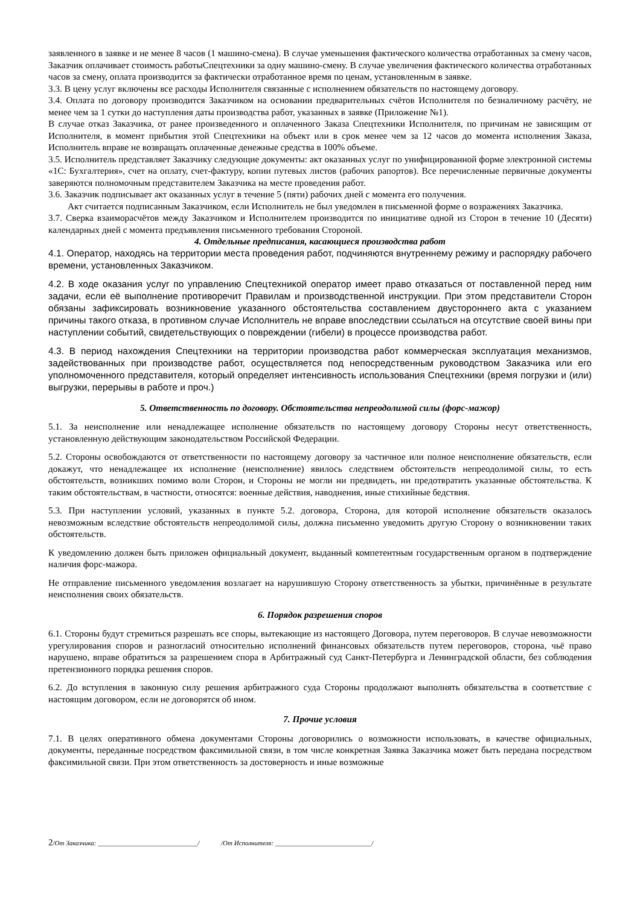заявленного в заявке и не менее 8 часов (1 машино-смена). В случае уменьшения фактического количества отработанных за смену часов, Заказчик оплачивает стоимость работыСпецтехники за одну машино-смену. В случае увеличения фактического количества отработанных часов за смену, оплата производится за фактически отработанное время по ценам, установленным в заявке.
3.3. В цену услуг включены все расходы Исполнителя связанные с исполнением обязательств по настоящему договору.
3.4. Оплата по договору производится Заказчиком на основании предварительных счётов Исполнителя по безналичному расчёту, не менее чем за 1 сутки до наступления даты производства работ, указанных в заявке (Приложение №1).
В случае отказ Заказчика, от ранее произведенного и оплаченного Заказа Спецтехники Исполнителя, по причинам не зависящим от Исполнителя, в момент прибытия этой Спецтехники на объект или в срок менее чем за 12 часов до момента исполнения Заказа, Исполнитель вправе не возвращать оплаченные денежные средства в 100% объеме.
3.5. Исполнитель представляет Заказчику следующие документы: акт оказанных услуг по унифицированной форме электронной системы «1С: Бухгалтерия», счет на оплату, счет-фактуру, копии путевых листов (рабочих рапортов). Все перечисленные первичные документы заверяются полномочным представителем Заказчика на месте проведения работ.
3.6. Заказчик подписывает акт оказанных услуг в течение 5 (пяти) рабочих дней с момента его получения.
Акт считается подписанным Заказчиком, если Исполнитель не был уведомлен в письменной форме о возражениях Заказчика.
3.7. Сверка взаиморасчётов между Заказчиком и Исполнителем производится по инициативе одной из Сторон в течение 10 (Десяти) календарных дней с момента предъявления письменного требования Стороной.
4. Отдельные предписания, касающиеся производства работ
4.1. Оператор, находясь на территории места проведения работ, подчиняются внутреннему режиму и распорядку рабочего времени, установленных Заказчиком.
4.2. В ходе оказания услуг по управлению Спецтехникой оператор имеет право отказаться от поставленной перед ним задачи, если её выполнение противоречит Правилам и производственной инструкции. При этом представители Сторон обязаны зафиксировать возникновение указанного обстоятельства составлением двустороннего акта с указанием причины такого отказа, в противном случае Исполнитель не вправе впоследствии ссылаться на отсутствие своей вины при наступлении событий, свидетельствующих о повреждении (гибели) в процессе производства работ.
4.3. В период нахождения Спецтехники на территории производства работ коммерческая эксплуатация механизмов, задействованных при производстве работ, осуществляется под непосредственным руководством Заказчика или его уполномоченного представителя, который определяет интенсивность использования Спецтехники (время погрузки и (или) выгрузки, перерывы в работе и проч.)
5. Ответственность по договору. Обстоятельства непреодолимой силы (форс-мажор)
5.1. За неисполнение или ненадлежащее исполнение обязательств по настоящему договору Стороны несут ответственность, установленную действующим законодательством Российской Федерации.
5.2. Стороны освобождаются от ответственности по настоящему договору за частичное или полное неисполнение обязательств, если докажут, что ненадлежащее их исполнение (неисполнение) явилось следствием обстоятельств непреодолимой силы, то есть обстоятельств, возникших помимо воли Сторон, и Стороны не могли ни предвидеть, ни предотвратить указанные обстоятельства. К таким обстоятельствам, в частности, относятся: военные действия, наводнения, иные стихийные бедствия.
5.3. При наступлении условий, указанных в пункте 5.2. договора, Сторона, для которой исполнение обязательств оказалось невозможным вследствие обстоятельств непреодолимой силы, должна письменно уведомить другую Сторону о возникновении таких обстоятельств.
К уведомлению должен быть приложен официальный документ, выданный компетентным государственным органом в подтверждение наличия форс-мажора.
Не отправление письменного уведомления возлагает на нарушившую Сторону ответственность за убытки, причинённые в результате неисполнения своих обязательств.
6. Порядок разрешения споров
6.1. Стороны будут стремиться разрешать все споры, вытекающие из настоящего Договора, путем переговоров. В случае невозможности урегулирования споров и разногласий относительно исполнений финансовых обязательств путем переговоров, сторона, чьё право нарушено, вправе обратиться за разрешением спора в Арбитражный суд Санкт-Петербурга и Ленинградской области, без соблюдения претензионного порядка решения споров.
6.2. До вступления в законную силу решения арбитражного суда Стороны продолжают выполнять обязательства в соответствие с настоящим договором, если не договорятся об ином.
7. Прочие условия
7.1. В целях оперативного обмена документами Стороны договорились о возможности использовать, в качестве официальных, документы, переданные посредством факсимильной связи, в том числе конкретная Заявка Заказчика может быть передана посредством факсимильной связи. При этом ответственность за достоверность и иные возможные
2/От Заказчика: ______________________________/ /От Исполнителя: _____________________________/